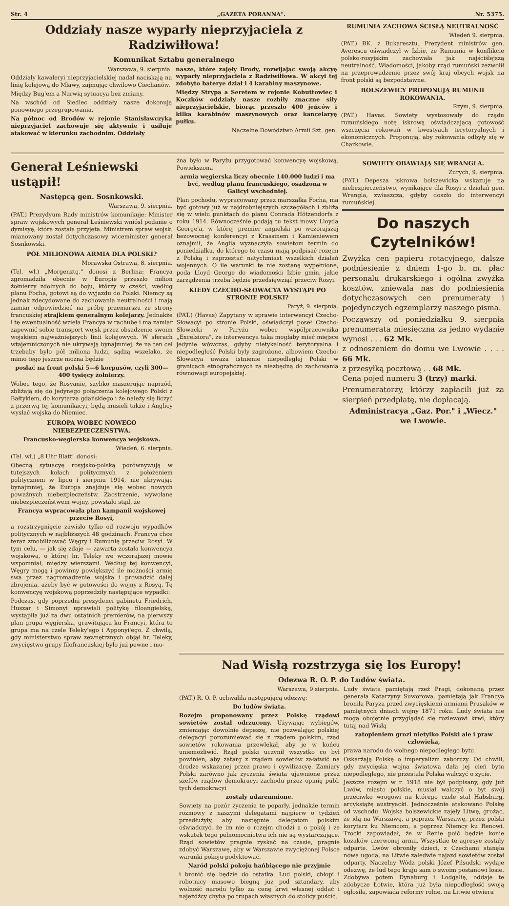Str. 4 „GAZETA PORANNA". Nr. 5375.
Oddziały nasze wyparły nieprzyjaciela z Radziwiłłowa!
Komunikat Sztabu generalnego
Warszawa, 9. sierpnia.
Oddziały kawaleryi nieprzyjacielskiej nadal naciskają na linię kolejową do Mławy, zajmując chwilowo Ciechanów.
Między Bug'em a Narwią sytuacya bez zmiany.
Na wschód od Siedlec oddziały nasze dokonują ponownego przegrupowania.
Na północ od Brodów w rejonie Stanisławczyka nieprzyjaciel zachowuje się aktywnie i usiłuje atakować w kierunku zachodnim. Oddziały
nasze, które zajęły Brody, rozwijając swoją akcyę wyparły nieprzyjaciela z Radziwiłłowa. W akcyi tej zdobyto baterye dział i 4 karabiny maszynowe.
Między Strypą a Seretem w rejonie Kobuttowiec i Koczków oddziały nasze rozbiły znaczne siły nieprzyjacielskie, biorąc przeszło 400 jeńców i kilka karabinów maszynowych oraz kancelaryę pułku.
Naczelne Dowództwo Armii Szt. gen.
RUMUNIA ZACHOWA ŚCISŁĄ NEUTRALNOŚĆ
Wiedeń 9. sierpnia.
(PAT.) BK. z Bukaresztu. Prezydent ministrów gen. Averescu oświadczył w Izbie, że Rumunia w konflikcie polsko-rosyjskim zachowała jak najściślejszą neutralność. Wiadomości, jakoby rząd rumuński zezwolił na przeprowadzenie przez swój kraj obcych wojsk na front polski są bezpodstawne.
BOLSZEWICY PROPONUJĄ RUMUNII ROKOWANIA.
Rzym, 9. sierpnia.
(PAT.) Havas. Sowiety wystosowały do rządu rumuńskiego notę iskrową oświadczającą gotowość wszczęcia rokowań w kwestyach terytoryalnych i ekonomicznych. Proponują, aby rokowania odbyły się w Charkowie.
Generał Leśniewski ustąpił!
Następcą gen. Sosnkowski.
Warszawa, 9. sierpnia.
(PAT.) Prezydyum Rady ministrów komunikuje: Minister spraw wojskowych generał Leśniewski wniósł podanie o dymisyę, która została przyjęta. Ministrem spraw wojsk. mianowany został dotychczasowy wiceminister generał Sosnkowski.
PÓŁ MILIONOWA ARMIA DLA POLSKI?
Morawska Ostrawa, 8. sierpnia.
(Tel. wł.) „Morgenztg." donosi z Berlina: Francya zgromadziła obecnie w Europie przeszło milion żołnierzy zdolnych do boju, którzy w części, według planu Focha, gotowi są do wyjazdu do Polski. Niemcy są jednak zdecydowane do zachowania neutralności i mają zamiar odpowiedzieć na próbę przemarszu ze strony francuskiej strajkiem generalnym kolejarzy. Jednakże i tę ewentualność wzięła Francya w rachubę i ma zamiar zapewnić sobie transport wojsk przez obsadzenie swoim wojskiem najważniejszych linii kolejowych. W sferach wtajemniczonych nie ukrywają bynajmniej, że na ten cel trzebaby było pół miliona ludzi, sądzą wszelako, że mimo tego jeszcze można będzie
posłać na front polski 5—6 korpusów, czyli 300—400 tysięcy żołnierzy.
Wobec tego, że Rosyanie, szybko maszerując naprzód, zbliżają się do jedynego połączenia kolejowego Polski z Bałtykiem, do korytarza gdańskiego i że należy się liczyć z przerwą tej komunikacyi, będą musieli także i Anglicy wysłać wojska do Niemiec.
EUROPA WOBEC NOWEGO NIEBEZPIECZEŃSTWA.
Francusko-węgierska konwencya wojskowa.
Wiedeń, 6. sierpnia.
(Tel. wł.) „8 Uhr Blatt" donosi:
Obecną sytuacyę rosyjsko-polską porównywują w tutejszych kołach politycznych z położeniem politycznem w lipcu i sierpniu 1914, nie ukrywając bynajmniej, że Europa znajduje się wobec nowych poważnych niebezpieczeństw. Zaostrzenie, wywołane niebezpieczeństwem wojny, powstało stąd, że
Francya wypracowała plan kampanii wojskowej przeciw Rosyi,
a rozstrzygnięcie zawisło tylko od rozwoju wypadków politycznych w najbliższych 48 godzinach. Francya chce teraz zmobilizować Węgry i Rumunię przeciw Rosyi. W tym celu, — jak się zdaje — zawarta została konwencya wojskowa, o której hr. Teleky we wczorajszej mowie wspomniał, między wierszami. Według tej konwencyi, Węgry mogą i powinny powiększyć ile możności armię swa przez nagromadzenie wojska i prowadzić dalej zbrojenia, ażeby być w gotowości do wojny z Rosyą. Tę konwencyę wojskową poprzedziły następujące wypadki:
Podczas, gdy poprzedni prezydenci gabinetu Friedrich, Huszar i Simonyi uprawiali politykę filoangielską, wystąpiła już za dwu ostatnich premierów, na pierwszy plan grupa węgierska, grawitująca ku Francyi, która to grupa ma na czele Teleky'ego i Apponyi'ego. Z chwilą, gdy ministerstwo spraw zewnętrznych objął hr. Teleky, zwycięstwo grupy filofrancuskiej było już pewne i mo-
żna było w Paryżu przygotować konwencyę wojskową. Powiekszona
armia węgierska liczy obecnie 140.000 ludzi i ma być, według planu francuskiego, osadzona w Galicyi wschodniej.
Plan pochodu, wypracowany przez marszałka Focha, ma być gotowy już w najdrobniejszych szczegółach i zbliża się w wielu punktach do planu Conrada Hötzendorfa z roku 1914. Równocześnie podają tu tekst mowy Lloyda George'a, w której premier angielski po wczorajszej bezowocnej konferencyi z Krassinem i Kamieniewem oznajmił, że Anglia wyznaczyła sowietom termin do poniedziałku, do którego to czasu mają podpisać rozejm z Polską i zaprzestać natychmiast wszelkich działań wojennych. O ile warunki te nie zostaną wypełnione, poda Lloyd George do wiadomości Izbie gmin, jakie zarządzenia trzeba będzie przedsięwziąć przeciw Rosyi.
KIEDY CZECHO-SŁOWACYA WYSTĄPI PO STRONIE POLSKI?
Paryż, 9. sierpnia.
(PAT.) (Havas) Zapytany w sprawie interwencyi Czecho-Słowacyi po stronie Polski, oświadczył poseł Czecho-Słowacki w Paryżu wobec współpracownika „Excelsiora", że interwencya taka mogłaby mieć miejsce jedynie wówczas, gdyby nietykalność terytoryalna i niepodległość Polski były zagrożone, albowiem Czecho-Słowacya uważa istnienie niepodległej Polski w granicach etnograficznych za niezbędną do zachowania równowagi europejskiej.
SOWIETY OBAWIAJĄ SIĘ WRANGLA.
Zurych, 9. sierpnia.
(PAT.) Depesza iskrowa bolszewicka wskazuje na niebezpieczeństwo, wynikające dla Rosyi z działań gen. Wrangla, zwłaszcza, gdyby doszło do interwencyi rumuńskiej.
Do naszych Czytelników!
Zwyżka cen papieru rotacyjnego, dalsze podniesienie z dniem 1-go b. m. płac personalu drukarskiego i ogólna zwyżka kosztów, zniewala nas do podniesienia dotychczasowych cen prenumeraty i pojedynczych egzemplarzy naszego pisma.
Począwszy od poniedziałku 9. sierpnia prenumerata miesięczna za jedno wydanie wynosi . . . 62 Mk.
z odnoszeniem do domu we Lwowie . . . . 66 Mk.
z przesyłką pocztową . . 68 Mk.
Cena pojed numeru 3 (trzy) marki.
Prenumeratorzy, którzy zapłacili już za sierpień przedpłatę, nie dopłacają.
Administracya „Gaz. Por." i „Wiecz."
we Lwowie.
Nad Wisłą rozstrzyga się los Europy!
Odezwa R. O. P. do Ludów świata.
Warszawa, 9 sierpnia.
(PAT.) R. O. P. uchwaliła następującą odezwę:
Do ludów świata.
Rozejm proponowany przez Polskę rządowi sowietów został odrzucony. Używając wybiegów, zmieniając dowolnie depeszę, nie pozwalając polskiej delegacyi porozumiewać się z rządem polskim, rząd sowietów rokowania przewlekał, aby je w końcu uniemożliwić. Rząd polski uczynił wszystko co był powinien, aby zatarg z rządem sowietów załatwić na drodze wskazanej przez prawo i cywilizacyę. Zamiary Polski zarówno jak życzenia świata ujawnione przez szefów rządów demokracyi zachodu przez opinię publ. tych demokracyi
zostały udaremnione.
Sowiety na pozór życzenia te poparły, jednakże termin rozmowy z naszymi delegatami najpierw o tydzień przedłużyły, aby następnie delegatom polskim oświadczyć, że im nie o rozejm chodzi a o pokój i że wskutek tego pełnomocnictwa ich nie są wystarczające. Rząd sowietów pragnie zyskać na czasie, pragnie zdobyć Warszawę, aby w Warszawie zwyciężonej Polsce warunki pokoju podyktować.
Naród polski pokoju hańbiącego nie przyjmie
i bronić się będzie do ostatka. Lud polski, chłopi i robotnicy masowo biegną już pod sztandary, aby wolność narodu tylko za cenę krwi własnej oddać i najeźdźcy chyba po trupach własnych do stolicy puścić.
Ludy świata pamiętają rzeź Pragi, dokonaną przez generała Katarzyny Suworowa, pamiętają jak Francya broniła Paryża przed zwycięskiemi armiami Prusaków w pamiętnych dniach wojny 1871 roku. Ludy świata nie mogą obojętnie przyglądać się rozlewowi krwi, który tutaj nad Wisłą
zatopieniem grozi nietylko Polski ale i praw człowieka,
prawa narodu do wolnego niepodległego bytu.
Oskarżają Polskę o imperyalizm zaborczy. Od chwili, gdy zwycięska wojna światowa dała jej cień bytu niepodległego, nie przestała Polska walczyć o życie.
Jeszcze rozejm w r. 1918 nie był podpisany, gdy już Lwów, miasto polskie, musiał walczyć o byt swój przeciwko wrogowi na którego czele stał Habsburg, arcyksiążę austryacki. Jednocześnie atakowano Polskę od wschodu. Wojska bolszewickie zajęły Litwę, grożąc, że idą na Warszawę, a poprzez Warszawę, przez polski korytarz ku Niemcom, a poprzez Niemcy ku Renowi. Trocki zapowiadał, że w Renie poić będzie konie kozaków czerwonej armii. Wszystkie te agresye zostały odparte. Lwów obroniły dzieci, z Czechami stanęła nowa ugoda, na Litwie zaledwie najazd sowietów został odparty, Naczelny Wódz polski Józef Piłsudski wydaje odezwę, że lud tego kraju sam o swoim postanowi losie. Zdobywa potem Dynaburg i Lodgalię, oddaje te zdobycze Łotwie, która już była niepodległość swoją ogłosiła, zapowiada reformy rolne, na Litwie otwiera